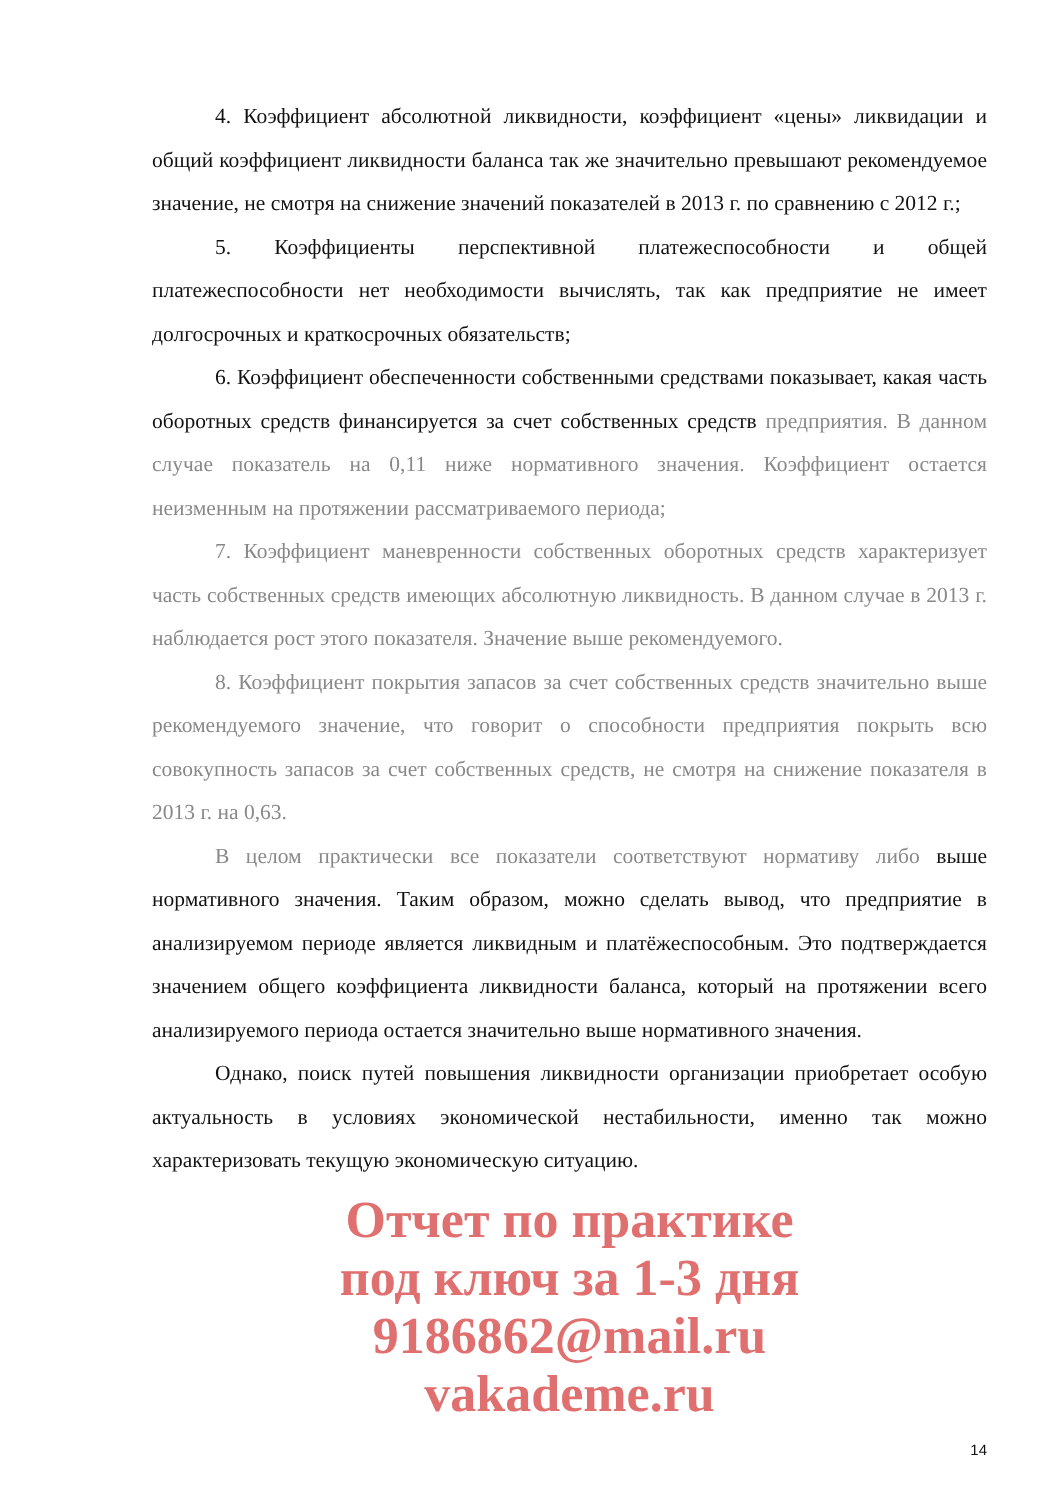4. Коэффициент абсолютной ликвидности, коэффициент «цены» ликвидации и общий коэффициент ликвидности баланса так же значительно превышают рекомендуемое значение, не смотря на снижение значений показателей в 2013 г. по сравнению с 2012 г.;
5. Коэффициенты перспективной платежеспособности и общей платежеспособности нет необходимости вычислять, так как предприятие не имеет долгосрочных и краткосрочных обязательств;
6. Коэффициент обеспеченности собственными средствами показывает, какая часть оборотных средств финансируется за счет собственных средств предприятия. В данном случае показатель на 0,11 ниже нормативного значения. Коэффициент остается неизменным на протяжении рассматриваемого периода;
7. Коэффициент маневренности собственных оборотных средств характеризует часть собственных средств имеющих абсолютную ликвидность. В данном случае в 2013 г. наблюдается рост этого показателя. Значение выше рекомендуемого.
8. Коэффициент покрытия запасов за счет собственных средств значительно выше рекомендуемого значение, что говорит о способности предприятия покрыть всю совокупность запасов за счет собственных средств, не смотря на снижение показателя в 2013 г. на 0,63.
В целом практически все показатели соответствуют нормативу либо выше нормативного значения. Таким образом, можно сделать вывод, что предприятие в анализируемом периоде является ликвидным и платёжеспособным. Это подтверждается значением общего коэффициента ликвидности баланса, который на протяжении всего анализируемого периода остается значительно выше нормативного значения.
Однако, поиск путей повышения ликвидности организации приобретает особую актуальность в условиях экономической нестабильности, именно так можно характеризовать текущую экономическую ситуацию.
Отчет по практике
под ключ за 1-3 дня
9186862@mail.ru
vakademe.ru
14